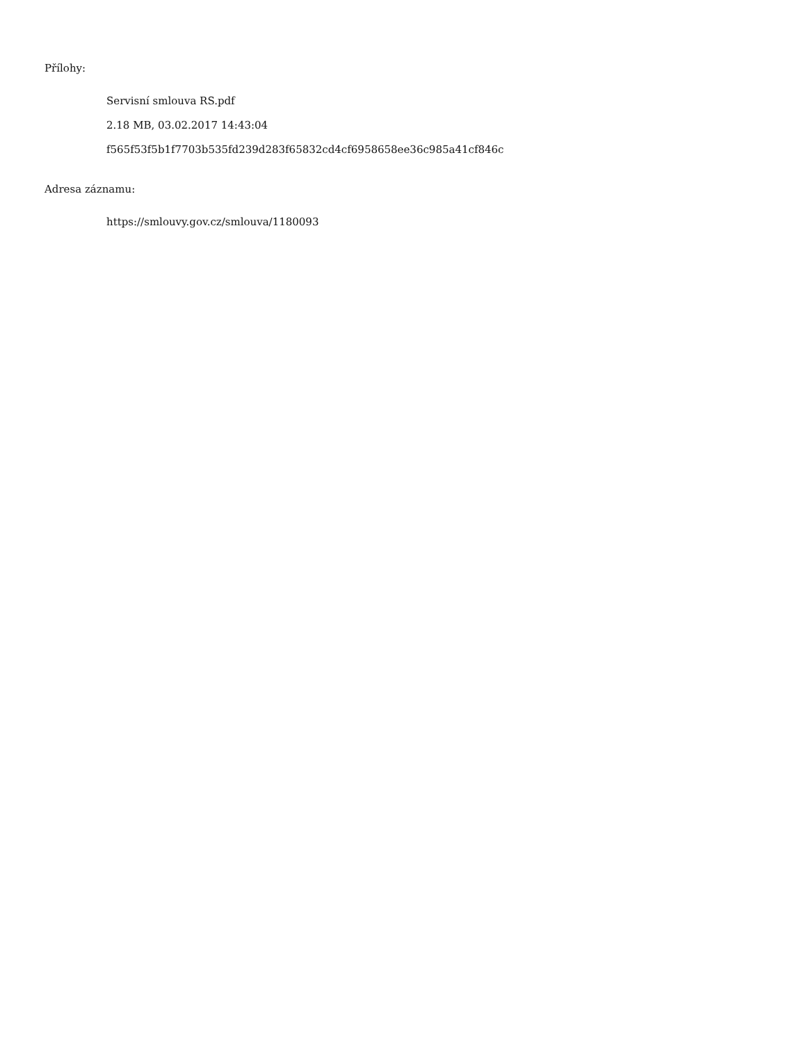Přílohy:
Servisní smlouva RS.pdf
2.18 MB, 03.02.2017 14:43:04
f565f53f5b1f7703b535fd239d283f65832cd4cf6958658ee36c985a41cf846c
Adresa záznamu:
https://smlouvy.gov.cz/smlouva/1180093